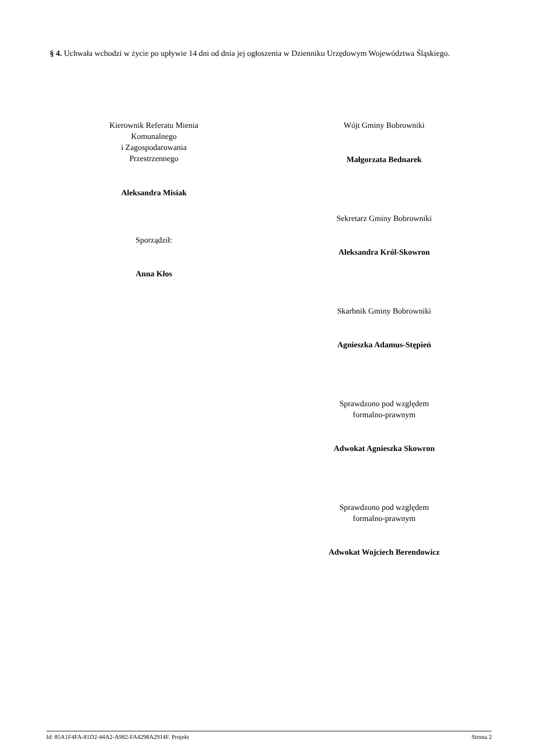§ 4. Uchwała wchodzi w życie po upływie 14 dni od dnia jej ogłoszenia w Dzienniku Urzędowym Województwa Śląskiego.
Kierownik Referatu Mienia
Komunalnego
i Zagospodarowania
Przestrzennego
Aleksandra Misiak
Sporządził:
Anna Kłos
Wójt Gminy Bobrowniki
Małgorzata Bednarek
Sekretarz Gminy Bobrowniki
Aleksandra Król-Skowron
Skarbnik Gminy Bobrowniki
Agnieszka Adamus-Stępień
Sprawdzono pod względem
formalno-prawnym
Adwokat Agnieszka Skowron
Sprawdzono pod względem
formalno-prawnym
Adwokat Wojciech Berendowicz
Id: 85A1F4FA-81D2-44A2-A982-FA4298A2914F. Projekt Strona 2